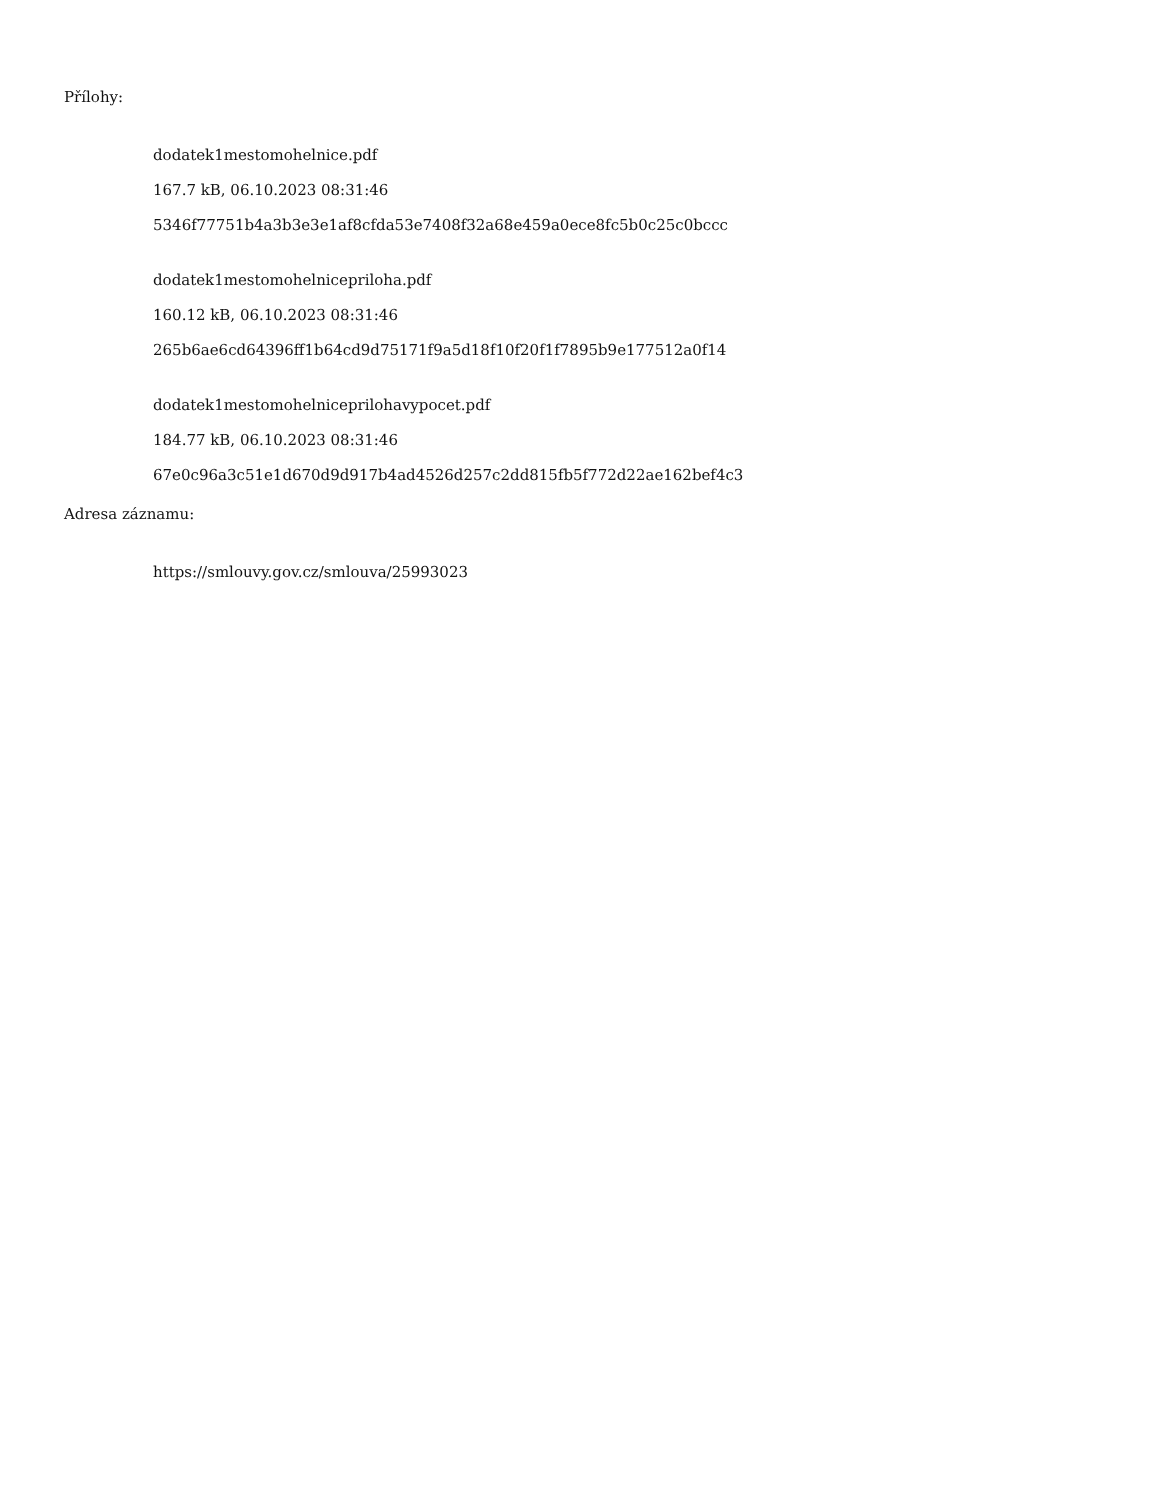Přílohy:
dodatek1mestomohelnice.pdf
167.7 kB, 06.10.2023 08:31:46
5346f77751b4a3b3e3e1af8cfda53e7408f32a68e459a0ece8fc5b0c25c0bccc
dodatek1mestomohelnicepriloha.pdf
160.12 kB, 06.10.2023 08:31:46
265b6ae6cd64396ff1b64cd9d75171f9a5d18f10f20f1f7895b9e177512a0f14
dodatek1mestomohelniceprilohavypocet.pdf
184.77 kB, 06.10.2023 08:31:46
67e0c96a3c51e1d670d9d917b4ad4526d257c2dd815fb5f772d22ae162bef4c3
Adresa záznamu:
https://smlouvy.gov.cz/smlouva/25993023